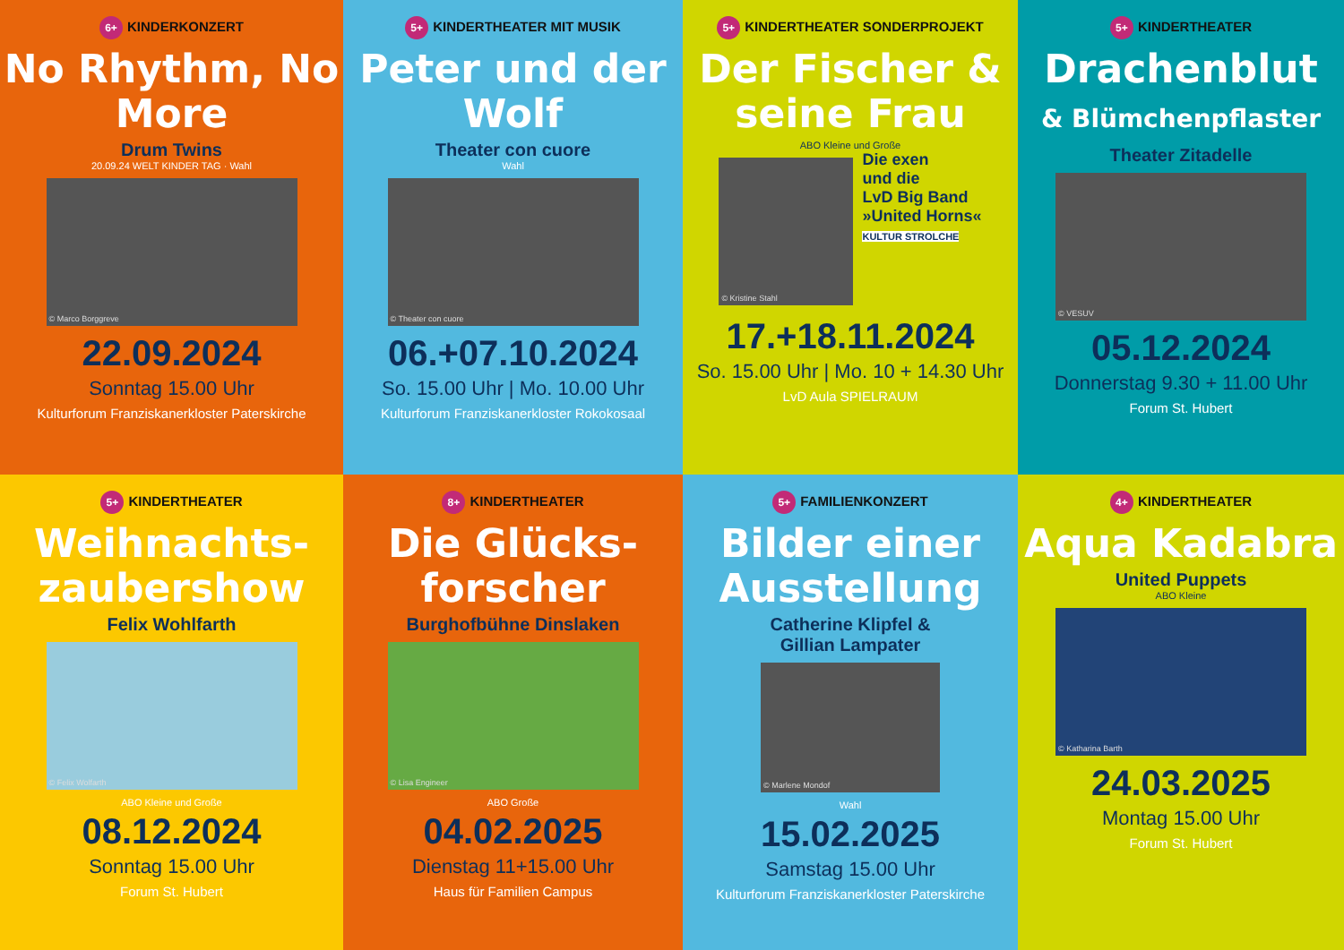6+ KINDERKONZERT
No Rhythm, No More
Drum Twins
20.09.24 WELT KINDER TAG · Wahl
© Marco Borggreve
22.09.2024
Sonntag 15.00 Uhr
Kulturforum Franziskanerkloster Paterskirche
5+ KINDERTHEATER MIT MUSIK
Peter und der Wolf
Theater con cuore
Wahl
© Theater con cuore
06.+07.10.2024
So. 15.00 Uhr | Mo. 10.00 Uhr
Kulturforum Franziskanerkloster Rokokosaal
5+ KINDERTHEATER SONDERPROJEKT
Der Fischer & seine Frau
ABO Kleine und Große
© Kristine Stahl
Die exen
und die
LvD Big Band
»United Horns«
KULTUR STROLCHE
17.+18.11.2024
So. 15.00 Uhr | Mo. 10 + 14.30 Uhr
LvD Aula SPIELRAUM
5+ KINDERTHEATER
Drachenblut
& Blümchenpflaster
Theater Zitadelle
© VESUV
05.12.2024
Donnerstag 9.30 + 11.00 Uhr
Forum St. Hubert
5+ KINDERTHEATER
Weihnachts-zaubershow
Felix Wohlfarth
© Felix Wolfarth
ABO Kleine und Große
08.12.2024
Sonntag 15.00 Uhr
Forum St. Hubert
8+ KINDERTHEATER
Die Glücks-forscher
Burghofbühne Dinslaken
© Lisa Engineer
ABO Große
04.02.2025
Dienstag 11+15.00 Uhr
Haus für Familien Campus
5+ FAMILIENKONZERT
Bilder einer Ausstellung
Catherine Klipfel &
Gillian Lampater
© Marlene Mondof
Wahl
15.02.2025
Samstag 15.00 Uhr
Kulturforum Franziskanerkloster Paterskirche
4+ KINDERTHEATER
Aqua Kadabra
United Puppets
ABO Kleine
© Katharina Barth
24.03.2025
Montag 15.00 Uhr
Forum St. Hubert